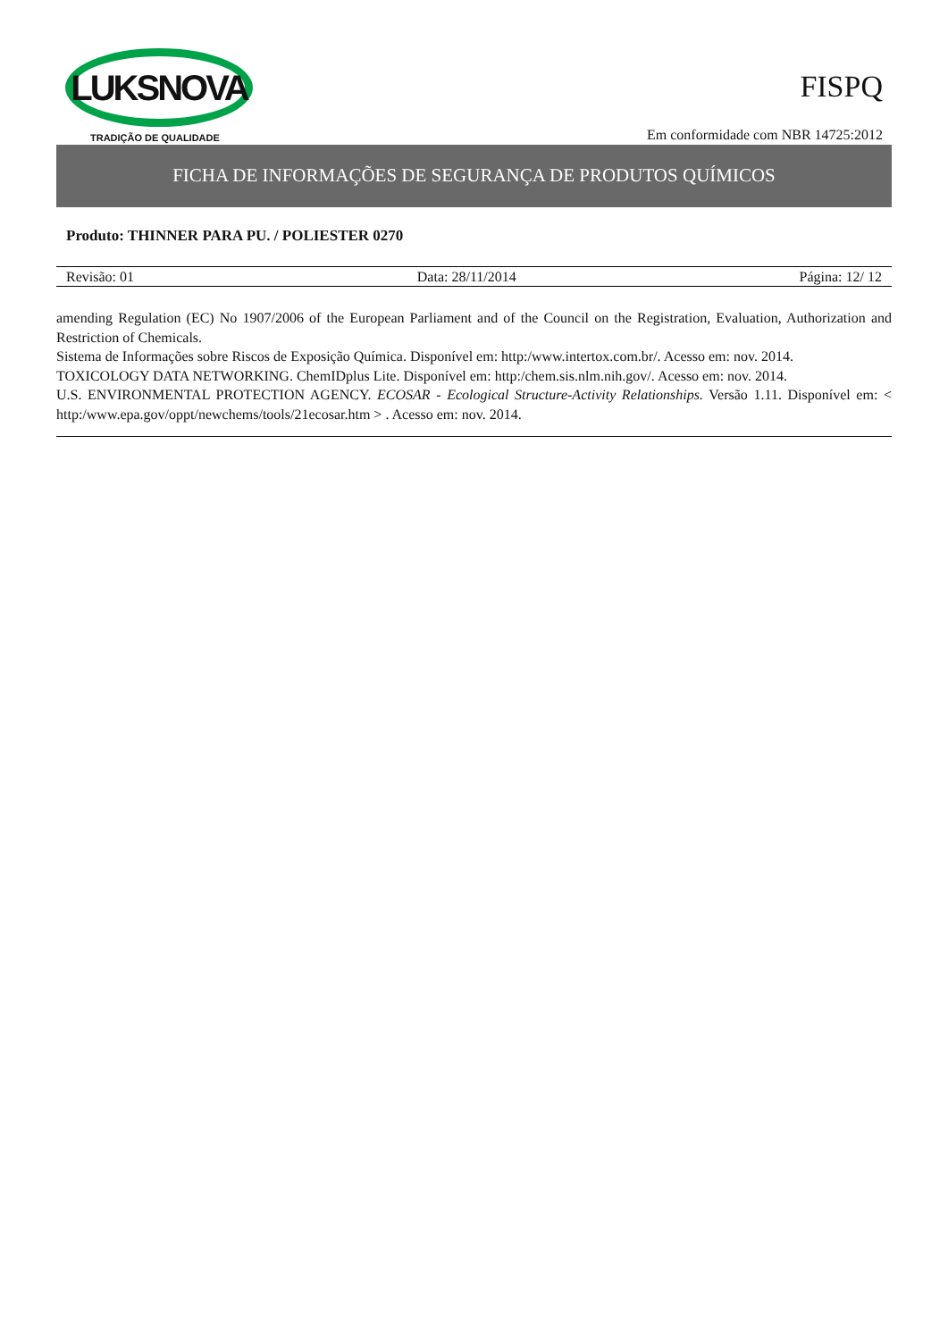LUKSNOVA
TRADIÇÃO DE QUALIDADE
FISPQ
Em conformidade com NBR 14725:2012
FICHA DE INFORMAÇÕES DE SEGURANÇA DE PRODUTOS QUÍMICOS
Produto: THINNER PARA PU. / POLIESTER 0270
Revisão: 01 Data: 28/11/2014 Página: 12/ 12
amending Regulation (EC) No 1907/2006 of the European Parliament and of the Council on the Registration, Evaluation, Authorization and Restriction of Chemicals.
Sistema de Informações sobre Riscos de Exposição Química. Disponível em: http:/www.intertox.com.br/. Acesso em: nov. 2014.
TOXICOLOGY DATA NETWORKING. ChemIDplus Lite. Disponível em: http:/chem.sis.nlm.nih.gov/. Acesso em: nov. 2014.
U.S. ENVIRONMENTAL PROTECTION AGENCY. ECOSAR - Ecological Structure-Activity Relationships. Versão 1.11. Disponível em: < http:/www.epa.gov/oppt/newchems/tools/21ecosar.htm > . Acesso em: nov. 2014.